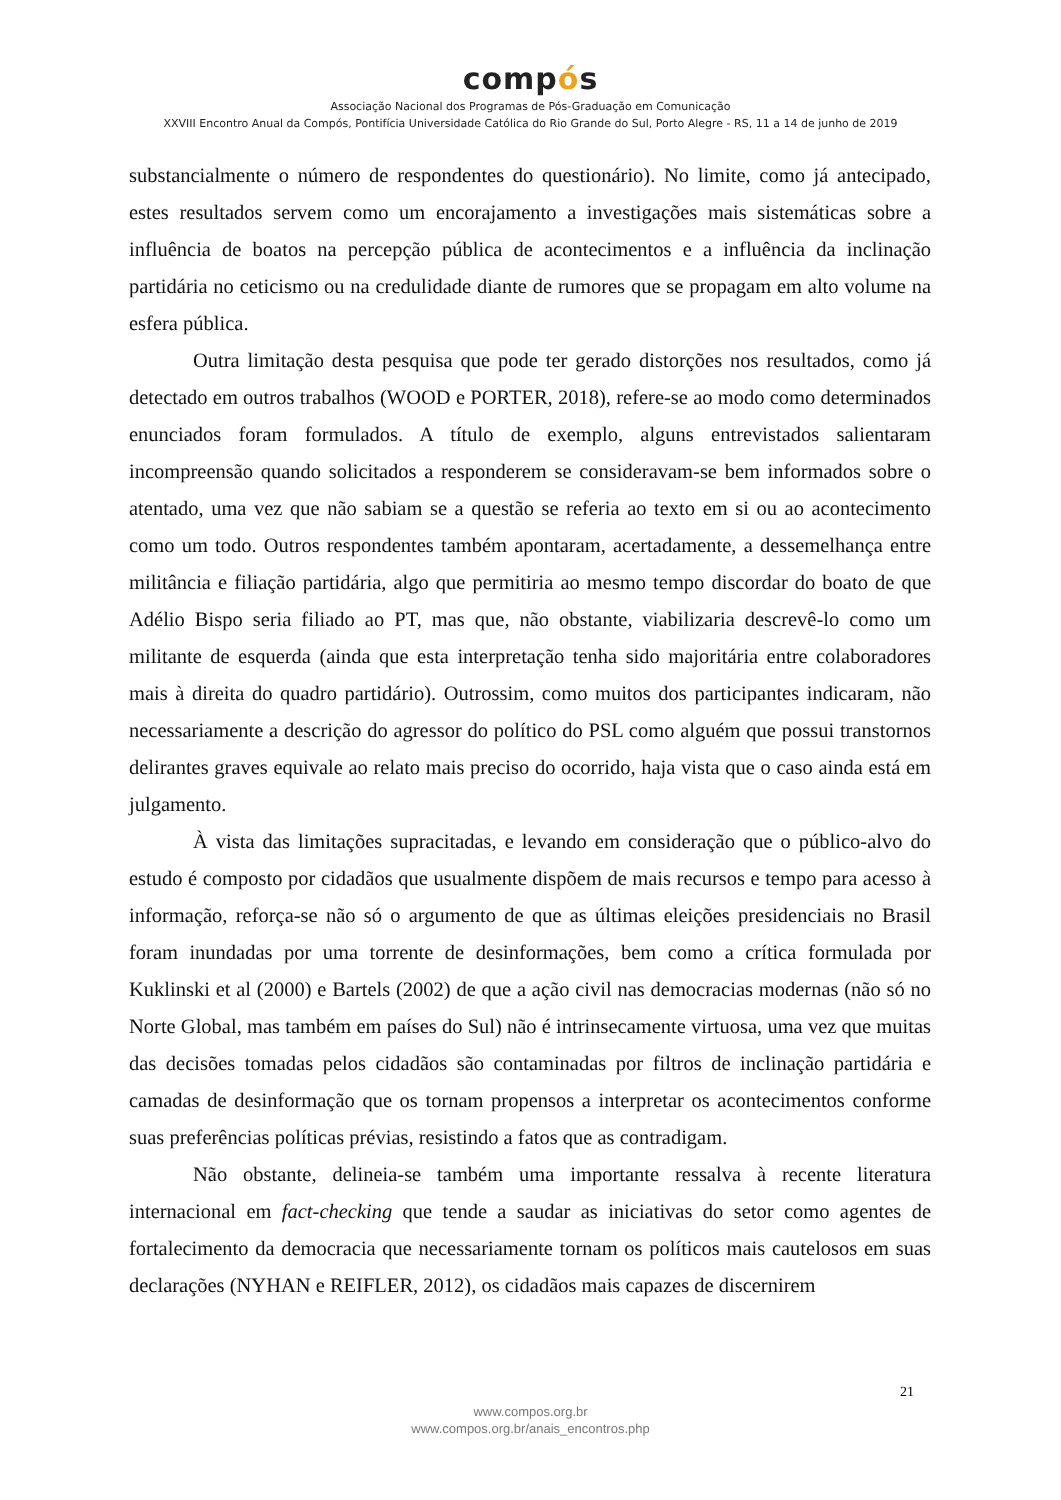compós
Associação Nacional dos Programas de Pós-Graduação em Comunicação
XXVIII Encontro Anual da Compós, Pontifícia Universidade Católica do Rio Grande do Sul, Porto Alegre - RS, 11 a 14 de junho de 2019
substancialmente o número de respondentes do questionário). No limite, como já antecipado, estes resultados servem como um encorajamento a investigações mais sistemáticas sobre a influência de boatos na percepção pública de acontecimentos e a influência da inclinação partidária no ceticismo ou na credulidade diante de rumores que se propagam em alto volume na esfera pública.
Outra limitação desta pesquisa que pode ter gerado distorções nos resultados, como já detectado em outros trabalhos (WOOD e PORTER, 2018), refere-se ao modo como determinados enunciados foram formulados. A título de exemplo, alguns entrevistados salientaram incompreensão quando solicitados a responderem se consideravam-se bem informados sobre o atentado, uma vez que não sabiam se a questão se referia ao texto em si ou ao acontecimento como um todo. Outros respondentes também apontaram, acertadamente, a dessemelhança entre militância e filiação partidária, algo que permitiria ao mesmo tempo discordar do boato de que Adélio Bispo seria filiado ao PT, mas que, não obstante, viabilizaria descrevê-lo como um militante de esquerda (ainda que esta interpretação tenha sido majoritária entre colaboradores mais à direita do quadro partidário). Outrossim, como muitos dos participantes indicaram, não necessariamente a descrição do agressor do político do PSL como alguém que possui transtornos delirantes graves equivale ao relato mais preciso do ocorrido, haja vista que o caso ainda está em julgamento.
À vista das limitações supracitadas, e levando em consideração que o público-alvo do estudo é composto por cidadãos que usualmente dispõem de mais recursos e tempo para acesso à informação, reforça-se não só o argumento de que as últimas eleições presidenciais no Brasil foram inundadas por uma torrente de desinformações, bem como a crítica formulada por Kuklinski et al (2000) e Bartels (2002) de que a ação civil nas democracias modernas (não só no Norte Global, mas também em países do Sul) não é intrinsecamente virtuosa, uma vez que muitas das decisões tomadas pelos cidadãos são contaminadas por filtros de inclinação partidária e camadas de desinformação que os tornam propensos a interpretar os acontecimentos conforme suas preferências políticas prévias, resistindo a fatos que as contradigam.
Não obstante, delineia-se também uma importante ressalva à recente literatura internacional em fact-checking que tende a saudar as iniciativas do setor como agentes de fortalecimento da democracia que necessariamente tornam os políticos mais cautelosos em suas declarações (NYHAN e REIFLER, 2012), os cidadãos mais capazes de discernirem
21
www.compos.org.br
www.compos.org.br/anais_encontros.php